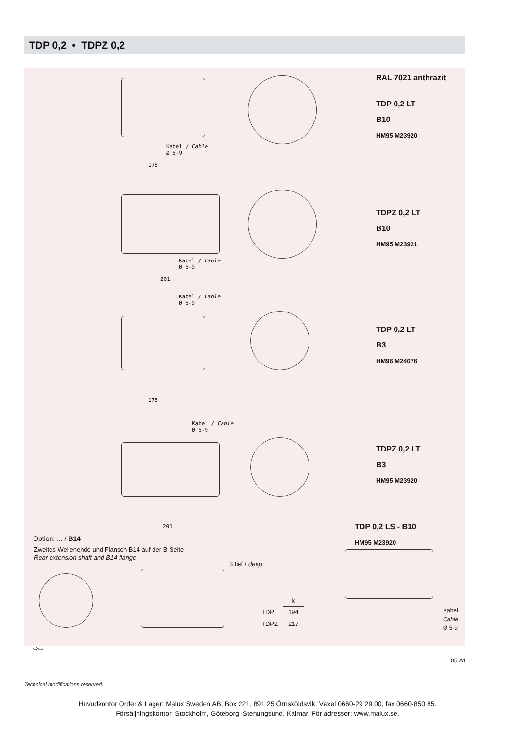TDP 0,2 • TDPZ 0,2
Kabel / Cable
Ø 5-9
178
Kabel / Cable
Ø 5-9
201
Kabel / Cable
Ø 5-9
178
Kabel / Cable
Ø 5-9
201
RAL 7021 anthrazit
TDP 0,2 LT
B10
HM95 M23920
TDPZ 0,2 LT
B10
HM95 M23921
TDP 0,2 LT
B3
HM96 M24076
TDPZ 0,2 LT
B3
HM95 M23920
TDP 0,2 LS - B10
HM95 M23920
Option: ... / B14
Zweites Wellenende und Flansch B14 auf der B-Seite
Rear extension shaft and B14 flange
3 tief / deep
Kabel
Cable
Ø 5-9
| | k |
| --- | --- |
| TDP | 194 |
| TDPZ | 217 |
⇨⇨
05.A1
Technical modifications reserved.
Huvudkontor Order & Lager: Malux Sweden AB, Box 221, 891 25 Örnsköldsvik. Växel 0660-29 29 00, fax 0660-850 85.
Försäljningskontor: Stockholm, Göteborg, Stenungsund, Kalmar. För adresser: www.malux.se.